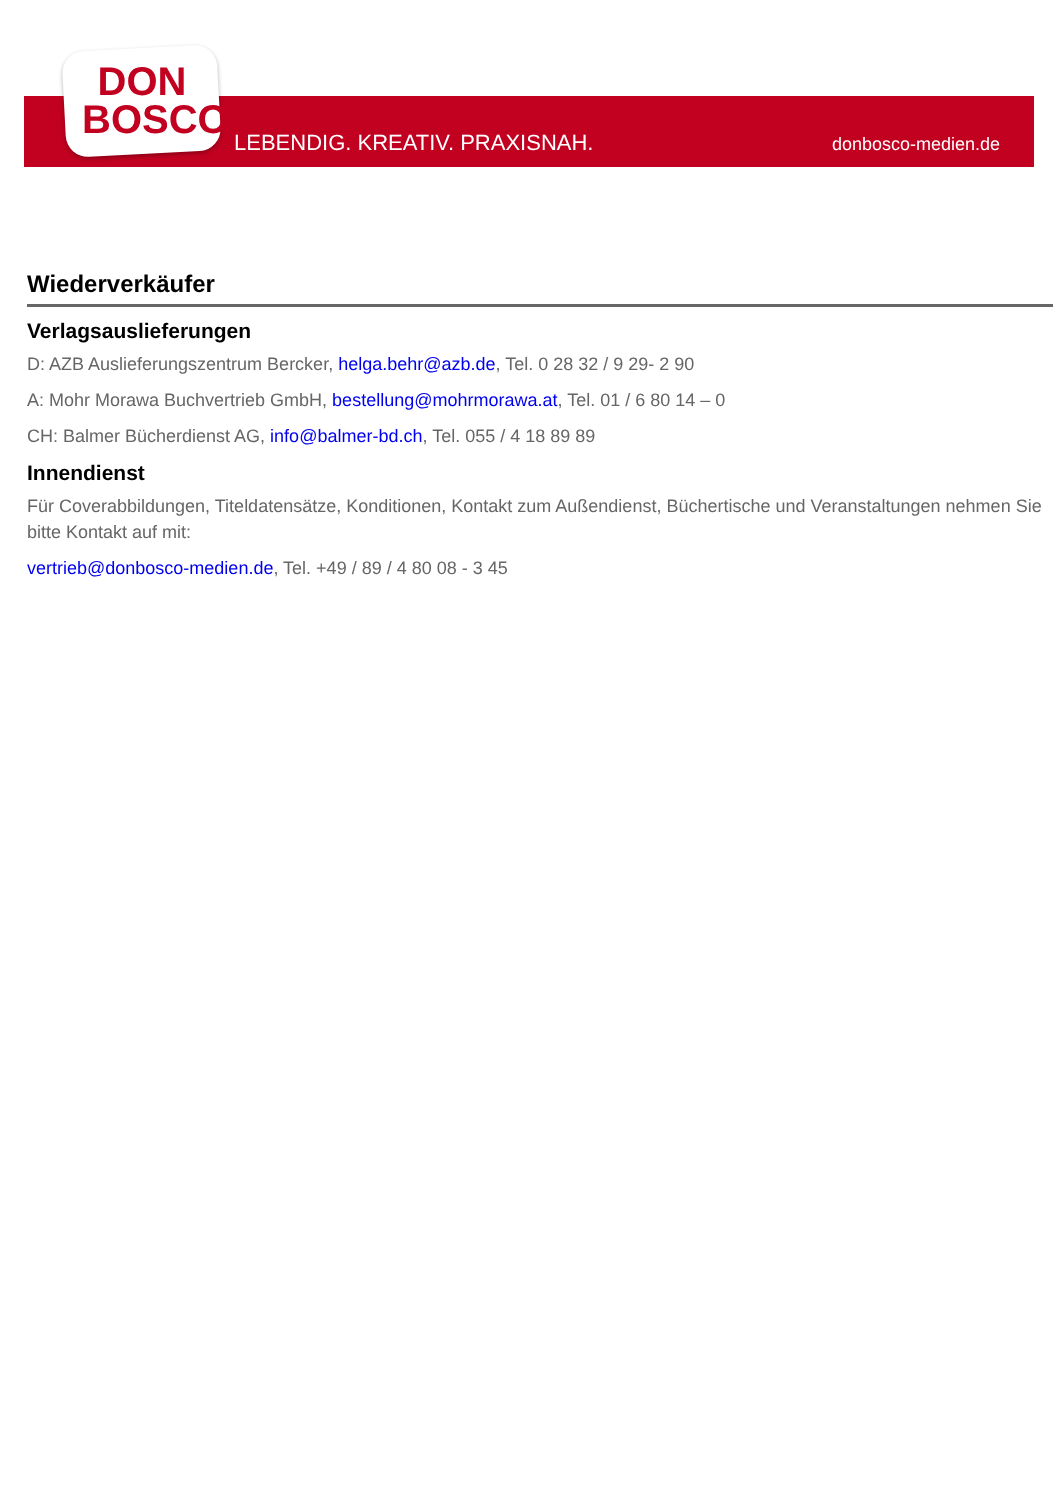DON
BOSCO
LEBENDIG. KREATIV. PRAXISNAH. donbosco-medien.de
Wiederverkäufer
Verlagsauslieferungen
D: AZB Auslieferungszentrum Bercker, helga.behr@azb.de, Tel. 0 28 32 / 9 29- 2 90
A: Mohr Morawa Buchvertrieb GmbH, bestellung@mohrmorawa.at, Tel. 01 / 6 80 14 – 0
CH: Balmer Bücherdienst AG, info@balmer-bd.ch, Tel. 055 / 4 18 89 89
Innendienst
Für Coverabbildungen, Titeldatensätze, Konditionen, Kontakt zum Außendienst, Büchertische und Veranstaltungen nehmen Sie bitte Kontakt auf mit:
vertrieb@donbosco-medien.de, Tel. +49 / 89 / 4 80 08 - 3 45